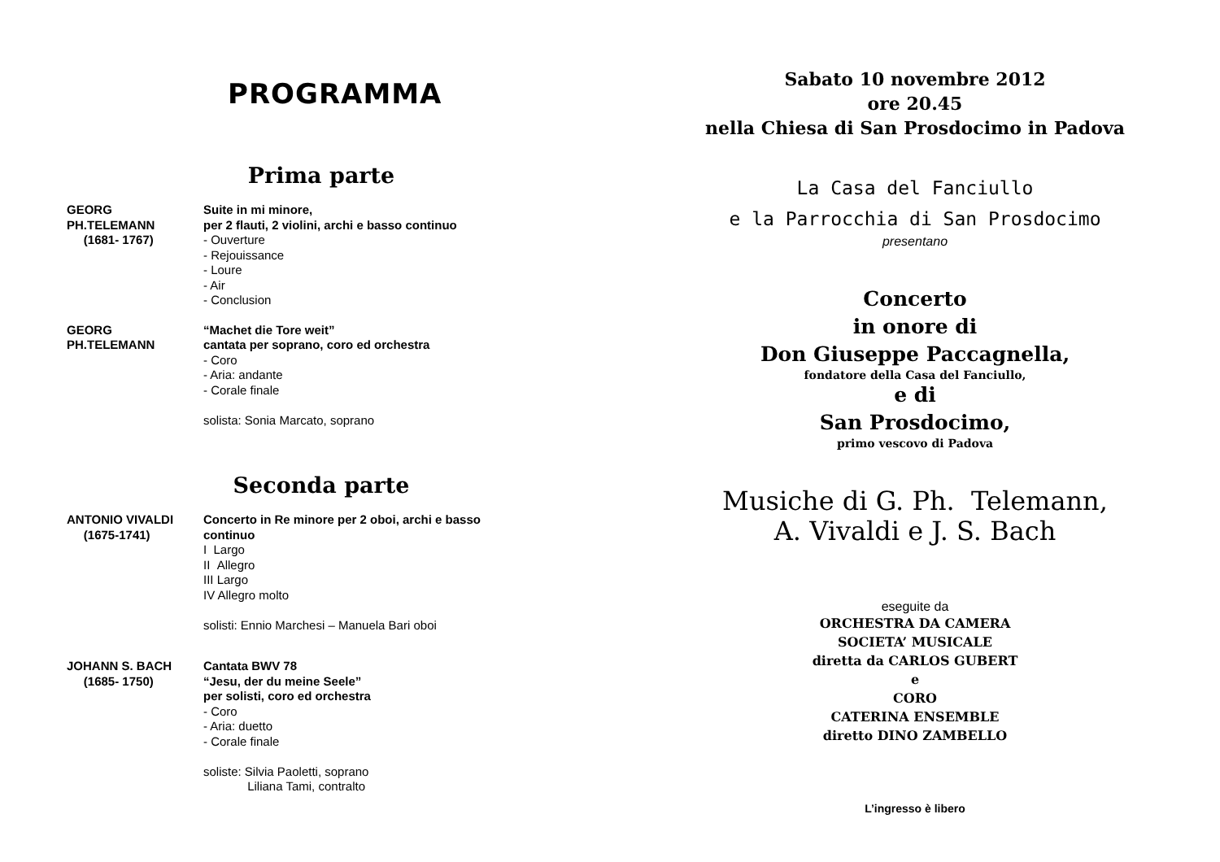PROGRAMMA
Prima parte
GEORG PH.TELEMANN
(1681- 1767)
Suite in mi minore,
per 2 flauti, 2 violini, archi e basso continuo
- Ouverture
- Rejouissance
- Loure
- Air
- Conclusion
GEORG PH.TELEMANN “Machet die Tore weit”
cantata per soprano, coro ed orchestra
- Coro
- Aria: andante
- Corale finale
solista: Sonia Marcato, soprano
Seconda parte
ANTONIO VIVALDI
(1675-1741)
Concerto in Re minore per 2 oboi, archi e basso
continuo
I Largo
II Allegro
III Largo
IV Allegro molto
solisti: Ennio Marchesi – Manuela Bari oboi
JOHANN S. BACH
(1685- 1750)
Cantata BWV 78
“Jesu, der du meine Seele”
per solisti, coro ed orchestra
- Coro
- Aria: duetto
- Corale finale
soliste: Silvia Paoletti, soprano
Liliana Tami, contralto
Sabato 10 novembre 2012
ore 20.45
nella Chiesa di San Prosdocimo in Padova
La Casa del Fanciullo
e la Parrocchia di San Prosdocimo
presentano
Concerto
in onore di
Don Giuseppe Paccagnella,
fondatore della Casa del Fanciullo,
e di
San Prosdocimo,
primo vescovo di Padova
Musiche di G. Ph. Telemann,
A. Vivaldi e J. S. Bach
eseguite da
ORCHESTRA DA CAMERA
SOCIETA’ MUSICALE
diretta da CARLOS GUBERT
e
CORO
CATERINA ENSEMBLE
diretto DINO ZAMBELLO
L’ingresso è libero